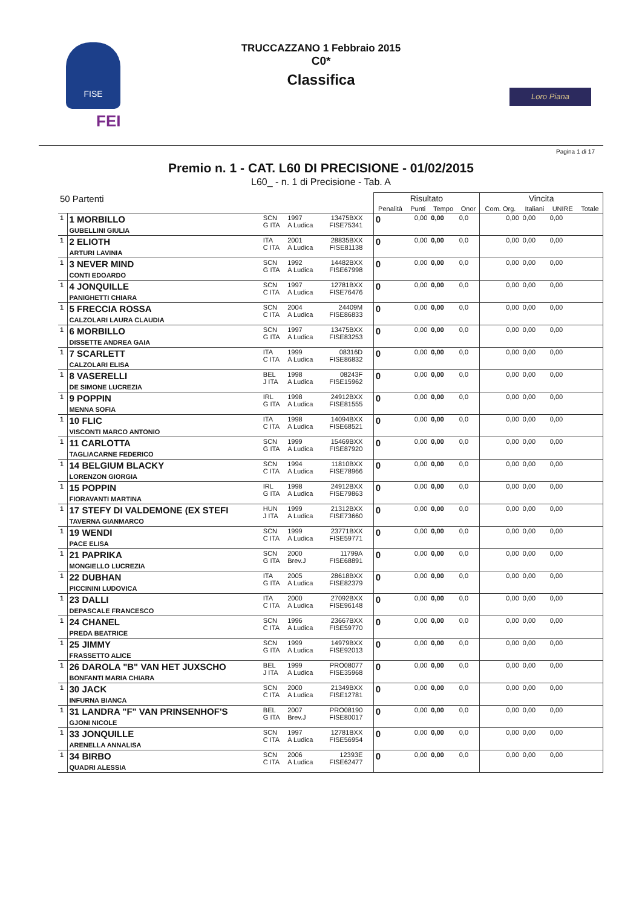FISE
FEI
TRUCCAZZANO 1 Febbraio 2015
C0*
Classifica
Loro Piana
Pagina 1 di 17
Premio n. 1 - CAT. L60 DI PRECISIONE - 01/02/2015
L60_ - n. 1 di Precisione - Tab. A
| 50 Partenti | | | | | | | Risultato | | | | Vincita | | | |
| | | | | | | | Penalità | Punti | Tempo | Onor | Com. Org. | Italiani | UNIRE | Totale |
| 1 | 1 MORBILLO GUBELLINI GIULIA | SCN G ITA | 1997 A Ludica | 13475BXX FISE75341 | | | 0 | 0,00 | 0,00 | 0,0 | 0,00 | 0,00 | 0,00 | |
| 1 | 2 ELIOTH ARTURI LAVINIA | ITA C ITA | 2001 A Ludica | 28835BXX FISE81138 | | | 0 | 0,00 | 0,00 | 0,0 | 0,00 | 0,00 | 0,00 | |
| 1 | 3 NEVER MIND CONTI EDOARDO | SCN G ITA | 1992 A Ludica | 14482BXX FISE67998 | | | 0 | 0,00 | 0,00 | 0,0 | 0,00 | 0,00 | 0,00 | |
| 1 | 4 JONQUILLE PANIGHETTI CHIARA | SCN C ITA | 1997 A Ludica | 12781BXX FISE76476 | | | 0 | 0,00 | 0,00 | 0,0 | 0,00 | 0,00 | 0,00 | |
| 1 | 5 FRECCIA ROSSA CALZOLARI LAURA CLAUDIA | SCN C ITA | 2004 A Ludica | 24409M FISE86833 | | | 0 | 0,00 | 0,00 | 0,0 | 0,00 | 0,00 | 0,00 | |
| 1 | 6 MORBILLO DISSETTE ANDREA GAIA | SCN G ITA | 1997 A Ludica | 13475BXX FISE83253 | | | 0 | 0,00 | 0,00 | 0,0 | 0,00 | 0,00 | 0,00 | |
| 1 | 7 SCARLETT CALZOLARI ELISA | ITA C ITA | 1999 A Ludica | 08316D FISE86832 | | | 0 | 0,00 | 0,00 | 0,0 | 0,00 | 0,00 | 0,00 | |
| 1 | 8 VASERELLI DE SIMONE LUCREZIA | BEL J ITA | 1998 A Ludica | 08243F FISE15962 | | | 0 | 0,00 | 0,00 | 0,0 | 0,00 | 0,00 | 0,00 | |
| 1 | 9 POPPIN MENNA SOFIA | IRL G ITA | 1998 A Ludica | 24912BXX FISE81555 | | | 0 | 0,00 | 0,00 | 0,0 | 0,00 | 0,00 | 0,00 | |
| 1 | 10 FLIC VISCONTI MARCO ANTONIO | ITA C ITA | 1998 A Ludica | 14094BXX FISE68521 | | | 0 | 0,00 | 0,00 | 0,0 | 0,00 | 0,00 | 0,00 | |
| 1 | 11 CARLOTTA TAGLIACARNE FEDERICO | SCN G ITA | 1999 A Ludica | 15469BXX FISE87920 | | | 0 | 0,00 | 0,00 | 0,0 | 0,00 | 0,00 | 0,00 | |
| 1 | 14 BELGIUM BLACKY LORENZON GIORGIA | SCN C ITA | 1994 A Ludica | 11810BXX FISE78966 | | | 0 | 0,00 | 0,00 | 0,0 | 0,00 | 0,00 | 0,00 | |
| 1 | 15 POPPIN FIORAVANTI MARTINA | IRL G ITA | 1998 A Ludica | 24912BXX FISE79863 | | | 0 | 0,00 | 0,00 | 0,0 | 0,00 | 0,00 | 0,00 | |
| 1 | 17 STEFY DI VALDEMONE (EX STEFI TAVERNA GIANMARCO | HUN J ITA | 1999 A Ludica | 21312BXX FISE73660 | | | 0 | 0,00 | 0,00 | 0,0 | 0,00 | 0,00 | 0,00 | |
| 1 | 19 WENDI PACE ELISA | SCN C ITA | 1999 A Ludica | 23771BXX FISE59771 | | | 0 | 0,00 | 0,00 | 0,0 | 0,00 | 0,00 | 0,00 | |
| 1 | 21 PAPRIKA MONGIELLO LUCREZIA | SCN G ITA | 2000 Brev.J | 11799A FISE68891 | | | 0 | 0,00 | 0,00 | 0,0 | 0,00 | 0,00 | 0,00 | |
| 1 | 22 DUBHAN PICCININI LUDOVICA | ITA G ITA | 2005 A Ludica | 28618BXX FISE82379 | | | 0 | 0,00 | 0,00 | 0,0 | 0,00 | 0,00 | 0,00 | |
| 1 | 23 DALLI DEPASCALE FRANCESCO | ITA C ITA | 2000 A Ludica | 27092BXX FISE96148 | | | 0 | 0,00 | 0,00 | 0,0 | 0,00 | 0,00 | 0,00 | |
| 1 | 24 CHANEL PREDA BEATRICE | SCN C ITA | 1996 A Ludica | 23667BXX FISE59770 | | | 0 | 0,00 | 0,00 | 0,0 | 0,00 | 0,00 | 0,00 | |
| 1 | 25 JIMMY FRASSETTO ALICE | SCN G ITA | 1999 A Ludica | 14979BXX FISE92013 | | | 0 | 0,00 | 0,00 | 0,0 | 0,00 | 0,00 | 0,00 | |
| 1 | 26 DAROLA "B" VAN HET JUXSCHO BONFANTI MARIA CHIARA | BEL J ITA | 1999 A Ludica | PRO08077 FISE35968 | | | 0 | 0,00 | 0,00 | 0,0 | 0,00 | 0,00 | 0,00 | |
| 1 | 30 JACK INFURNA BIANCA | SCN C ITA | 2000 A Ludica | 21349BXX FISE12781 | | | 0 | 0,00 | 0,00 | 0,0 | 0,00 | 0,00 | 0,00 | |
| 1 | 31 LANDRA "F" VAN PRINSENHOF'S GJONI NICOLE | BEL G ITA | 2007 Brev.J | PRO08190 FISE80017 | | | 0 | 0,00 | 0,00 | 0,0 | 0,00 | 0,00 | 0,00 | |
| 1 | 33 JONQUILLE ARENELLA ANNALISA | SCN C ITA | 1997 A Ludica | 12781BXX FISE56954 | | | 0 | 0,00 | 0,00 | 0,0 | 0,00 | 0,00 | 0,00 | |
| 1 | 34 BIRBO QUADRI ALESSIA | SCN C ITA | 2006 A Ludica | 12393E FISE62477 | | | 0 | 0,00 | 0,00 | 0,0 | 0,00 | 0,00 | 0,00 | |